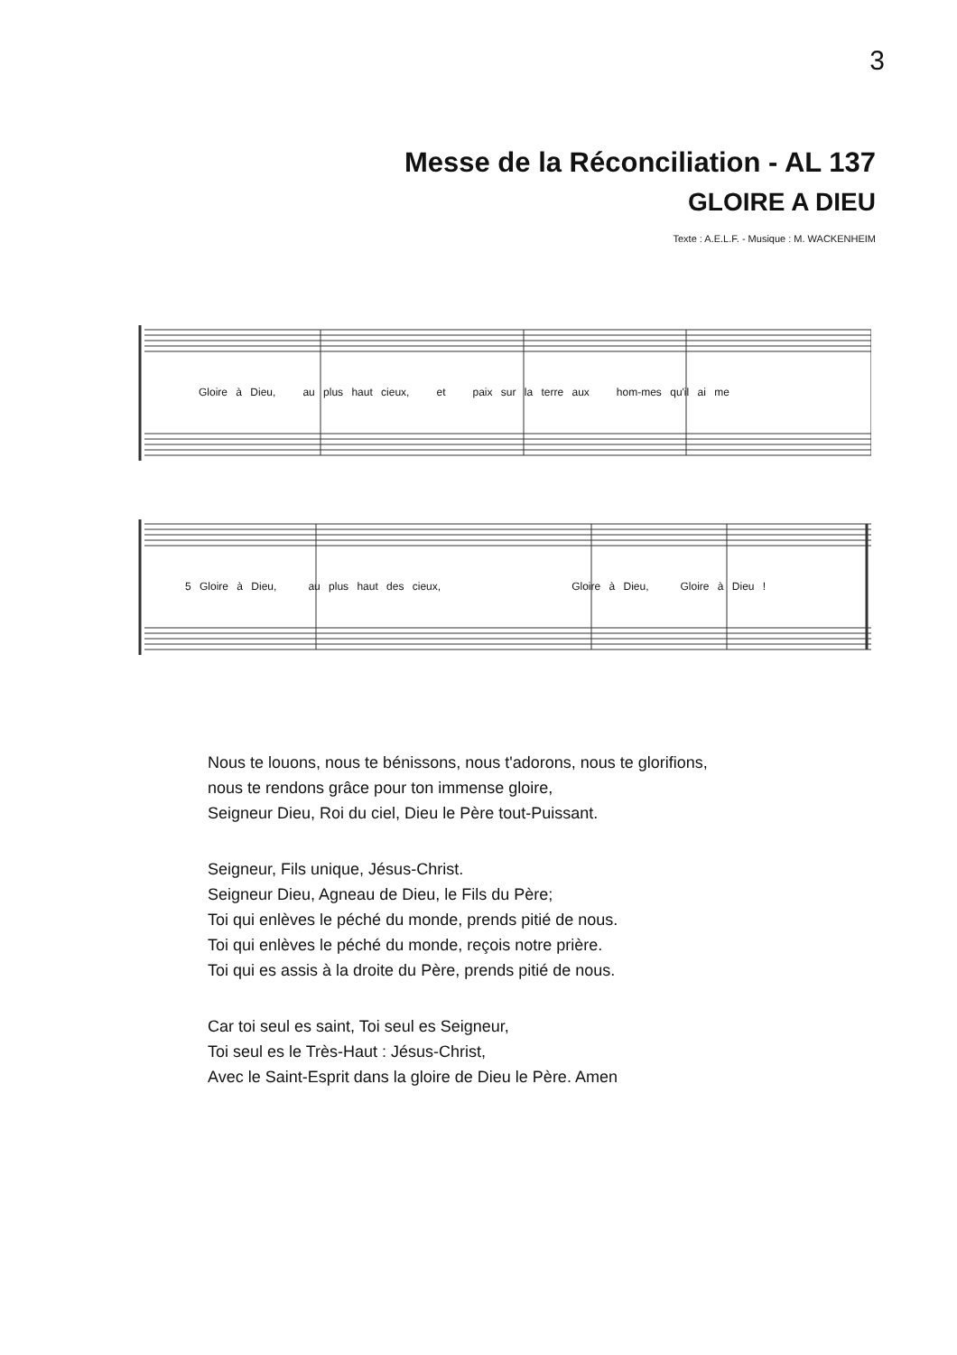3
Messe de la Réconciliation - AL 137
GLOIRE A DIEU
Texte : A.E.L.F. - Musique : M. WACKENHEIM
Gloire à Dieu, au plus haut cieux, et paix sur la terre aux hom-mes qu'il ai me
5 Gloire à Dieu, au plus haut des cieux, Gloire à Dieu, Gloire à Dieu !
Nous te louons, nous te bénissons, nous t'adorons, nous te glorifions,
nous te rendons grâce pour ton immense gloire,
Seigneur Dieu, Roi du ciel, Dieu le Père tout-Puissant.
Seigneur, Fils unique, Jésus-Christ.
Seigneur Dieu, Agneau de Dieu, le Fils du Père;
Toi qui enlèves le péché du monde, prends pitié de nous.
Toi qui enlèves le péché du monde, reçois notre prière.
Toi qui es assis à la droite du Père, prends pitié de nous.
Car toi seul es saint, Toi seul es Seigneur,
Toi seul es le Très-Haut : Jésus-Christ,
Avec le Saint-Esprit dans la gloire de Dieu le Père. Amen